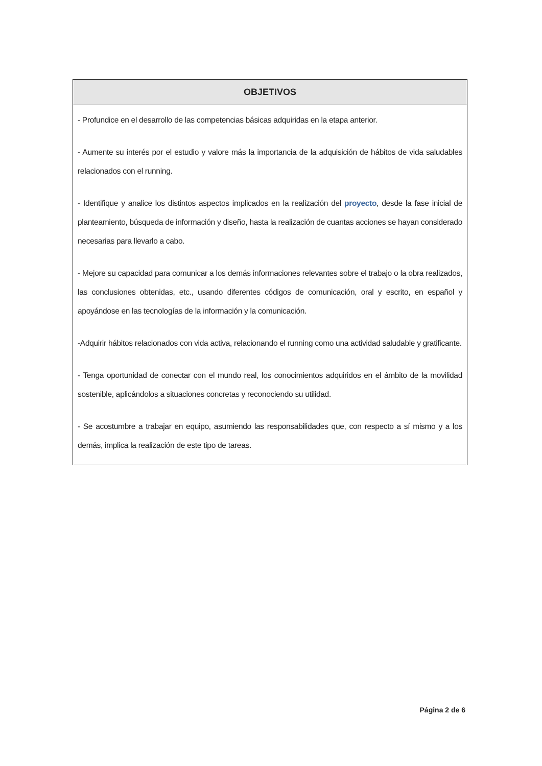| OBJETIVOS |
| --- |
| - Profundice en el desarrollo de las competencias básicas adquiridas en la etapa anterior. - Aumente su interés por el estudio y valore más la importancia de la adquisición de hábitos de vida saludables relacionados con el running. - Identifique y analice los distintos aspectos implicados en la realización del proyecto , desde la fase inicial de planteamiento, búsqueda de información y diseño, hasta la realización de cuantas acciones se hayan considerado necesarias para llevarlo a cabo. - Mejore su capacidad para comunicar a los demás informaciones relevantes sobre el trabajo o la obra realizados, las conclusiones obtenidas, etc., usando diferentes códigos de comunicación, oral y escrito, en español y apoyándose en las tecnologías de la información y la comunicación. -Adquirir hábitos relacionados con vida activa, relacionando el running como una actividad saludable y gratificante. - Tenga oportunidad de conectar con el mundo real, los conocimientos adquiridos en el ámbito de la movilidad sostenible, aplicándolos a situaciones concretas y reconociendo su utilidad. - Se acostumbre a trabajar en equipo, asumiendo las responsabilidades que, con respecto a sí mismo y a los demás, implica la realización de este tipo de tareas. |
Página 2 de 6